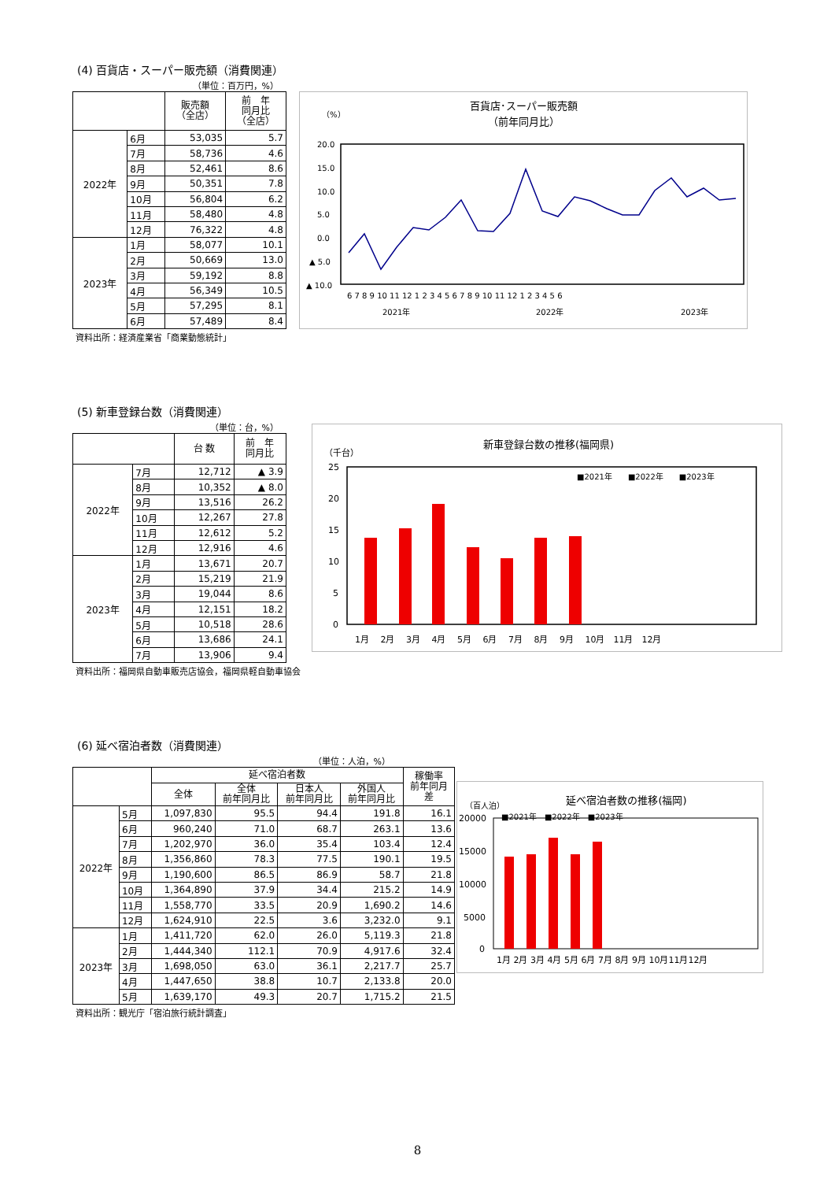(4) 百貨店・スーパー販売額（消費関連）
（単位：百万円，%）
| | | 販売額 （全店） | 前 年 同月比 （全店） |
| --- | --- | --- | --- |
| 2022年 | 6月 | 53,035 | 5.7 |
| | 7月 | 58,736 | 4.6 |
| | 8月 | 52,461 | 8.6 |
| | 9月 | 50,351 | 7.8 |
| | 10月 | 56,804 | 6.2 |
| | 11月 | 58,480 | 4.8 |
| | 12月 | 76,322 | 4.8 |
| 2023年 | 1月 | 58,077 | 10.1 |
| | 2月 | 50,669 | 13.0 |
| | 3月 | 59,192 | 8.8 |
| | 4月 | 56,349 | 10.5 |
| | 5月 | 57,295 | 8.1 |
| | 6月 | 57,489 | 8.4 |
資料出所：経済産業省「商業動態統計」
百貨店･スーパー販売額
（前年同月比）
（%）
20.0
15.0
10.0
5.0
0.0
▲ 5.0
▲ 10.0
6 7 8 9 10 11 12 1 2 3 4 5 6 7 8 9 10 11 12 1 2 3 4 5 6
2021年
2022年
2023年
(5) 新車登録台数（消費関連）
（単位：台，%）
| | | 台 数 | 前 年 同月比 |
| --- | --- | --- | --- |
| 2022年 | 7月 | 12,712 | ▲ 3.9 |
| | 8月 | 10,352 | ▲ 8.0 |
| | 9月 | 13,516 | 26.2 |
| | 10月 | 12,267 | 27.8 |
| | 11月 | 12,612 | 5.2 |
| | 12月 | 12,916 | 4.6 |
| 2023年 | 1月 | 13,671 | 20.7 |
| | 2月 | 15,219 | 21.9 |
| | 3月 | 19,044 | 8.6 |
| | 4月 | 12,151 | 18.2 |
| | 5月 | 10,518 | 28.6 |
| | 6月 | 13,686 | 24.1 |
| | 7月 | 13,906 | 9.4 |
資料出所：福岡県自動車販売店協会，福岡県軽自動車協会
新車登録台数の推移(福岡県)
（千台）
25
20
15
10
5
0
■2021年　　■2022年　　■2023年
1月　 2月　 3月　 4月　 5月　 6月　 7月　 8月　 9月　 10月　11月　12月
(6) 延べ宿泊者数（消費関連）
（単位：人泊，%）
| | | 延べ宿泊者数 | | | | 稼働率 前年同月 差 |
| --- | --- | --- | --- | --- | --- | --- |
| | | 全体 | 全体 前年同月比 | 日本人 前年同月比 | 外国人 前年同月比 | |
| 2022年 | 5月 | 1,097,830 | 95.5 | 94.4 | 191.8 | 16.1 |
| | 6月 | 960,240 | 71.0 | 68.7 | 263.1 | 13.6 |
| | 7月 | 1,202,970 | 36.0 | 35.4 | 103.4 | 12.4 |
| | 8月 | 1,356,860 | 78.3 | 77.5 | 190.1 | 19.5 |
| | 9月 | 1,190,600 | 86.5 | 86.9 | 58.7 | 21.8 |
| | 10月 | 1,364,890 | 37.9 | 34.4 | 215.2 | 14.9 |
| | 11月 | 1,558,770 | 33.5 | 20.9 | 1,690.2 | 14.6 |
| | 12月 | 1,624,910 | 22.5 | 3.6 | 3,232.0 | 9.1 |
| 2023年 | 1月 | 1,411,720 | 62.0 | 26.0 | 5,119.3 | 21.8 |
| | 2月 | 1,444,340 | 112.1 | 70.9 | 4,917.6 | 32.4 |
| | 3月 | 1,698,050 | 63.0 | 36.1 | 2,217.7 | 25.7 |
| | 4月 | 1,447,650 | 38.8 | 10.7 | 2,133.8 | 20.0 |
| | 5月 | 1,639,170 | 49.3 | 20.7 | 1,715.2 | 21.5 |
資料出所：観光庁「宿泊旅行統計調査」
延べ宿泊者数の推移(福岡)
（百人泊）
20000
15000
10000
5000
0
■2021年　■2022年　■2023年
1月 2月 3月 4月 5月 6月 7月 8月 9月 10月11月12月
8